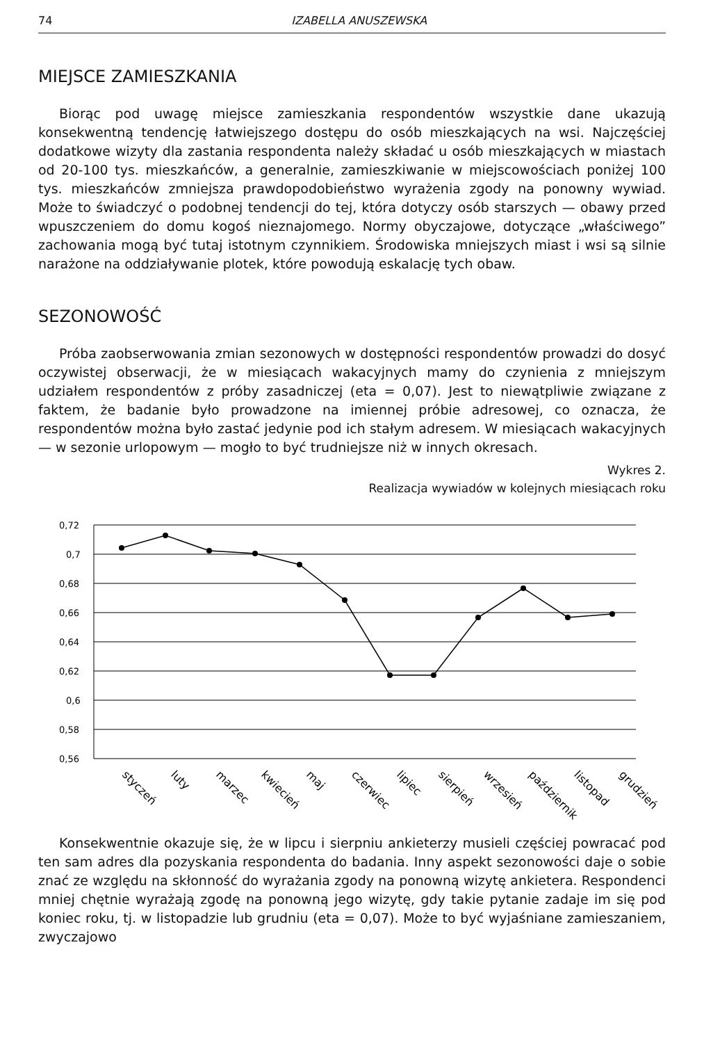74 IZABELLA ANUSZEWSKA
MIEJSCE ZAMIESZKANIA
Biorąc pod uwagę miejsce zamieszkania respondentów wszystkie dane ukazują konsekwentną tendencję łatwiejszego dostępu do osób mieszkających na wsi. Najczęściej dodatkowe wizyty dla zastania respondenta należy składać u osób mieszkających w miastach od 20-100 tys. mieszkańców, a generalnie, zamieszkiwanie w miejscowościach poniżej 100 tys. mieszkańców zmniejsza prawdopodobieństwo wyrażenia zgody na ponowny wywiad. Może to świadczyć o podobnej tendencji do tej, która dotyczy osób starszych — obawy przed wpuszczeniem do domu kogoś nieznajomego. Normy obyczajowe, dotyczące „właściwego” zachowania mogą być tutaj istotnym czynnikiem. Środowiska mniejszych miast i wsi są silnie narażone na oddziaływanie plotek, które powodują eskalację tych obaw.
SEZONOWOŚĆ
Próba zaobserwowania zmian sezonowych w dostępności respondentów prowadzi do dosyć oczywistej obserwacji, że w miesiącach wakacyjnych mamy do czynienia z mniejszym udziałem respondentów z próby zasadniczej (eta = 0,07). Jest to niewątpliwie związane z faktem, że badanie było prowadzone na imiennej próbie adresowej, co oznacza, że respondentów można było zastać jedynie pod ich stałym adresem. W miesiącach wakacyjnych — w sezonie urlopowym — mogło to być trudniejsze niż w innych okresach.
Wykres 2.
Realizacja wywiadów w kolejnych miesiącach roku
0,72
0,7
0,68
0,66
0,64
0,62
0,6
0,58
0,56
styczeń
luty
marzec
kwiecień
maj
czerwiec
lipiec
sierpień
wrzesień
październik
listopad
grudzień
Konsekwentnie okazuje się, że w lipcu i sierpniu ankieterzy musieli częściej powracać pod ten sam adres dla pozyskania respondenta do badania. Inny aspekt sezonowości daje o sobie znać ze względu na skłonność do wyrażania zgody na ponowną wizytę ankietera. Respondenci mniej chętnie wyrażają zgodę na ponowną jego wizytę, gdy takie pytanie zadaje im się pod koniec roku, tj. w listopadzie lub grudniu (eta = 0,07). Może to być wyjaśniane zamieszaniem, zwyczajowo